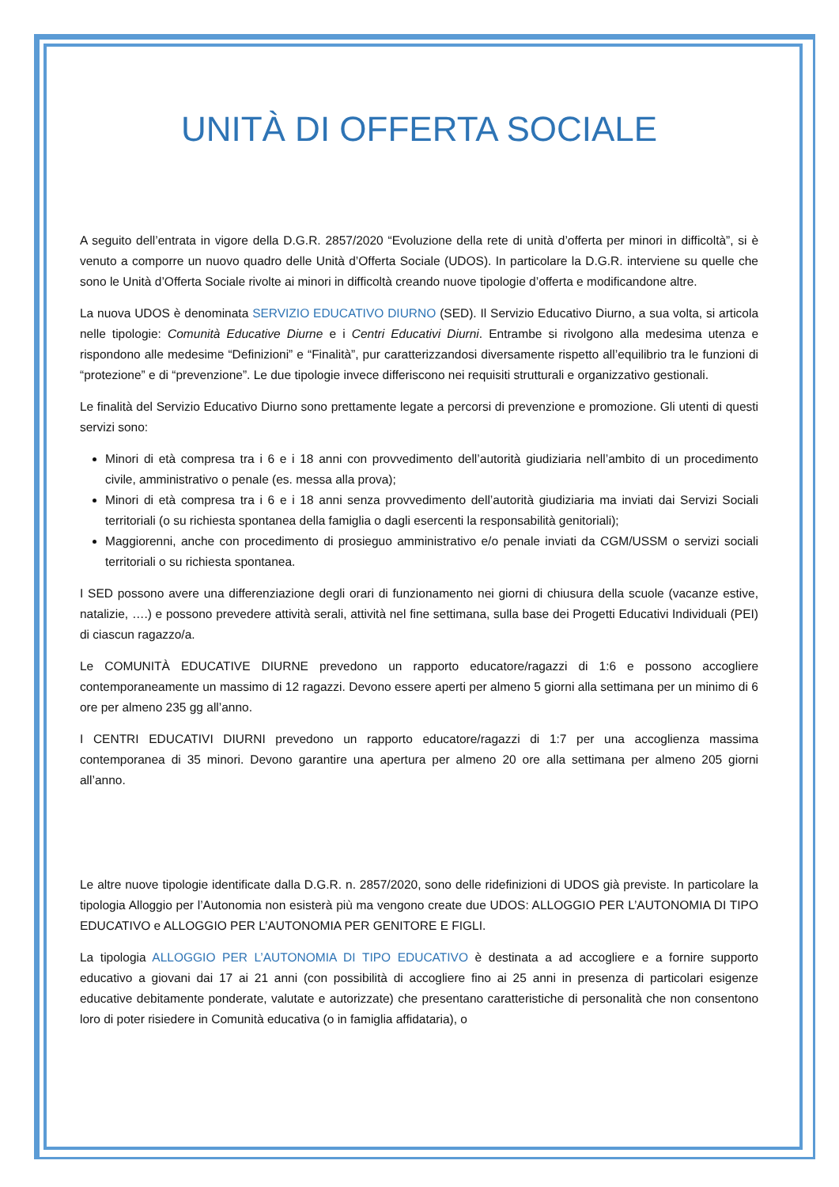UNITÀ DI OFFERTA SOCIALE
A seguito dell’entrata in vigore della D.G.R. 2857/2020 “Evoluzione della rete di unità d’offerta per minori in difficoltà”, si è venuto a comporre un nuovo quadro delle Unità d’Offerta Sociale (UDOS). In particolare la D.G.R. interviene su quelle che sono le Unità d’Offerta Sociale rivolte ai minori in difficoltà creando nuove tipologie d’offerta e modificandone altre.
La nuova UDOS è denominata SERVIZIO EDUCATIVO DIURNO (SED). Il Servizio Educativo Diurno, a sua volta, si articola nelle tipologie: Comunità Educative Diurne e i Centri Educativi Diurni. Entrambe si rivolgono alla medesima utenza e rispondono alle medesime “Definizioni” e “Finalità”, pur caratterizzandosi diversamente rispetto all’equilibrio tra le funzioni di “protezione” e di “prevenzione”. Le due tipologie invece differiscono nei requisiti strutturali e organizzativo gestionali.
Le finalità del Servizio Educativo Diurno sono prettamente legate a percorsi di prevenzione e promozione. Gli utenti di questi servizi sono:
Minori di età compresa tra i 6 e i 18 anni con provvedimento dell’autorità giudiziaria nell’ambito di un procedimento civile, amministrativo o penale (es. messa alla prova);
Minori di età compresa tra i 6 e i 18 anni senza provvedimento dell’autorità giudiziaria ma inviati dai Servizi Sociali territoriali (o su richiesta spontanea della famiglia o dagli esercenti la responsabilità genitoriali);
Maggiorenni, anche con procedimento di prosieguo amministrativo e/o penale inviati da CGM/USSM o servizi sociali territoriali o su richiesta spontanea.
I SED possono avere una differenziazione degli orari di funzionamento nei giorni di chiusura della scuole (vacanze estive, natalizie, ….) e possono prevedere attività serali, attività nel fine settimana, sulla base dei Progetti Educativi Individuali (PEI) di ciascun ragazzo/a.
Le COMUNITÀ EDUCATIVE DIURNE prevedono un rapporto educatore/ragazzi di 1:6 e possono accogliere contemporaneamente un massimo di 12 ragazzi. Devono essere aperti per almeno 5 giorni alla settimana per un minimo di 6 ore per almeno 235 gg all’anno.
I CENTRI EDUCATIVI DIURNI prevedono un rapporto educatore/ragazzi di 1:7 per una accoglienza massima contemporanea di 35 minori. Devono garantire una apertura per almeno 20 ore alla settimana per almeno 205 giorni all’anno.
Le altre nuove tipologie identificate dalla D.G.R. n. 2857/2020, sono delle ridefinizioni di UDOS già previste. In particolare la tipologia Alloggio per l’Autonomia non esisterà più ma vengono create due UDOS: ALLOGGIO PER L’AUTONOMIA DI TIPO EDUCATIVO e ALLOGGIO PER L’AUTONOMIA PER GENITORE E FIGLI.
La tipologia ALLOGGIO PER L’AUTONOMIA DI TIPO EDUCATIVO è destinata a ad accogliere e a fornire supporto educativo a giovani dai 17 ai 21 anni (con possibilità di accogliere fino ai 25 anni in presenza di particolari esigenze educative debitamente ponderate, valutate e autorizzate) che presentano caratteristiche di personalità che non consentono loro di poter risiedere in Comunità educativa (o in famiglia affidataria), o